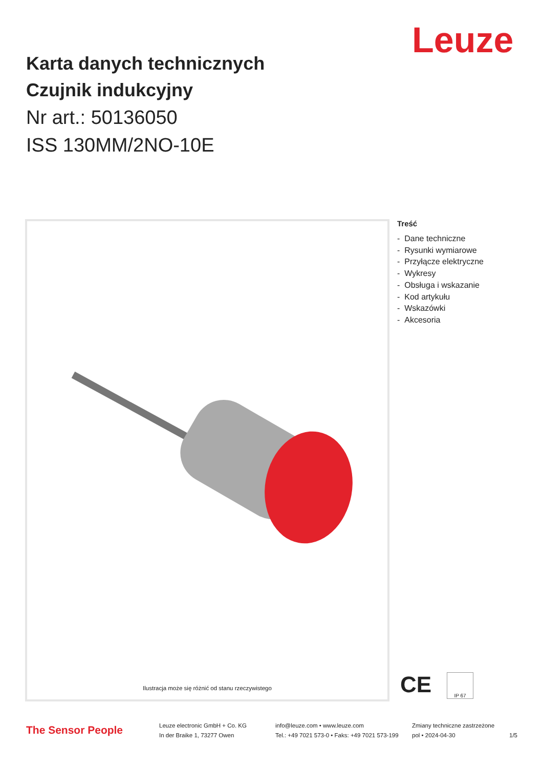Leuze
Karta danych technicznych
Czujnik indukcyjny
Nr art.: 50136050
ISS 130MM/2NO-10E
Ilustracja może się różnić od stanu rzeczywistego
Treść
- Dane techniczne
- Rysunki wymiarowe
- Przyłącze elektryczne
- Wykresy
- Obsługa i wskazanie
- Kod artykułu
- Wskazówki
- Akcesoria
CE IP 67
The Sensor People
Leuze electronic GmbH + Co. KG
In der Braike 1, 73277 Owen
info@leuze.com • www.leuze.com
Tel.: +49 7021 573-0 • Faks: +49 7021 573-199
Zmiany techniczne zastrzeżone
pol • 2024-04-30
1/5